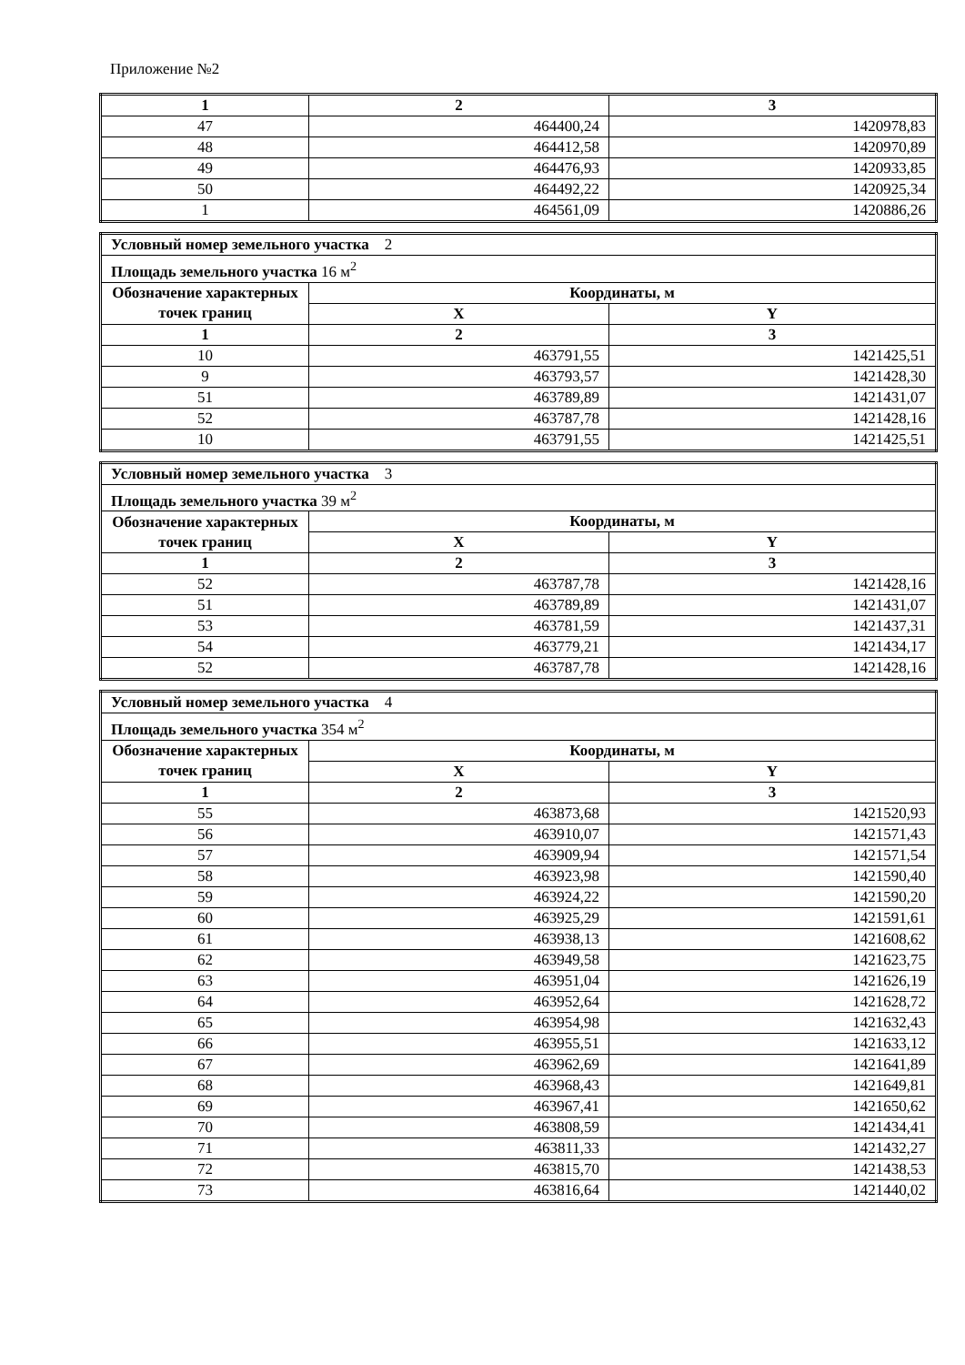Приложение №2
| 1 | 2 | 3 |
| --- | --- | --- |
| 47 | 464400,24 | 1420978,83 |
| 48 | 464412,58 | 1420970,89 |
| 49 | 464476,93 | 1420933,85 |
| 50 | 464492,22 | 1420925,34 |
| 1 | 464561,09 | 1420886,26 |
| Условный номер земельного участка 2 | | |
| Площадь земельного участка 16 м<sup>2</sup> | | |
| Обозначение характерных точек границ | Координаты, м | |
| | X | Y |
| 1 | 2 | 3 |
| 10 | 463791,55 | 1421425,51 |
| 9 | 463793,57 | 1421428,30 |
| 51 | 463789,89 | 1421431,07 |
| 52 | 463787,78 | 1421428,16 |
| 10 | 463791,55 | 1421425,51 |
| Условный номер земельного участка 3 | | |
| Площадь земельного участка 39 м<sup>2</sup> | | |
| Обозначение характерных точек границ | Координаты, м | |
| | X | Y |
| 1 | 2 | 3 |
| 52 | 463787,78 | 1421428,16 |
| 51 | 463789,89 | 1421431,07 |
| 53 | 463781,59 | 1421437,31 |
| 54 | 463779,21 | 1421434,17 |
| 52 | 463787,78 | 1421428,16 |
| Условный номер земельного участка 4 | | |
| Площадь земельного участка 354 м<sup>2</sup> | | |
| Обозначение характерных точек границ | Координаты, м | |
| | X | Y |
| 1 | 2 | 3 |
| 55 | 463873,68 | 1421520,93 |
| 56 | 463910,07 | 1421571,43 |
| 57 | 463909,94 | 1421571,54 |
| 58 | 463923,98 | 1421590,40 |
| 59 | 463924,22 | 1421590,20 |
| 60 | 463925,29 | 1421591,61 |
| 61 | 463938,13 | 1421608,62 |
| 62 | 463949,58 | 1421623,75 |
| 63 | 463951,04 | 1421626,19 |
| 64 | 463952,64 | 1421628,72 |
| 65 | 463954,98 | 1421632,43 |
| 66 | 463955,51 | 1421633,12 |
| 67 | 463962,69 | 1421641,89 |
| 68 | 463968,43 | 1421649,81 |
| 69 | 463967,41 | 1421650,62 |
| 70 | 463808,59 | 1421434,41 |
| 71 | 463811,33 | 1421432,27 |
| 72 | 463815,70 | 1421438,53 |
| 73 | 463816,64 | 1421440,02 |